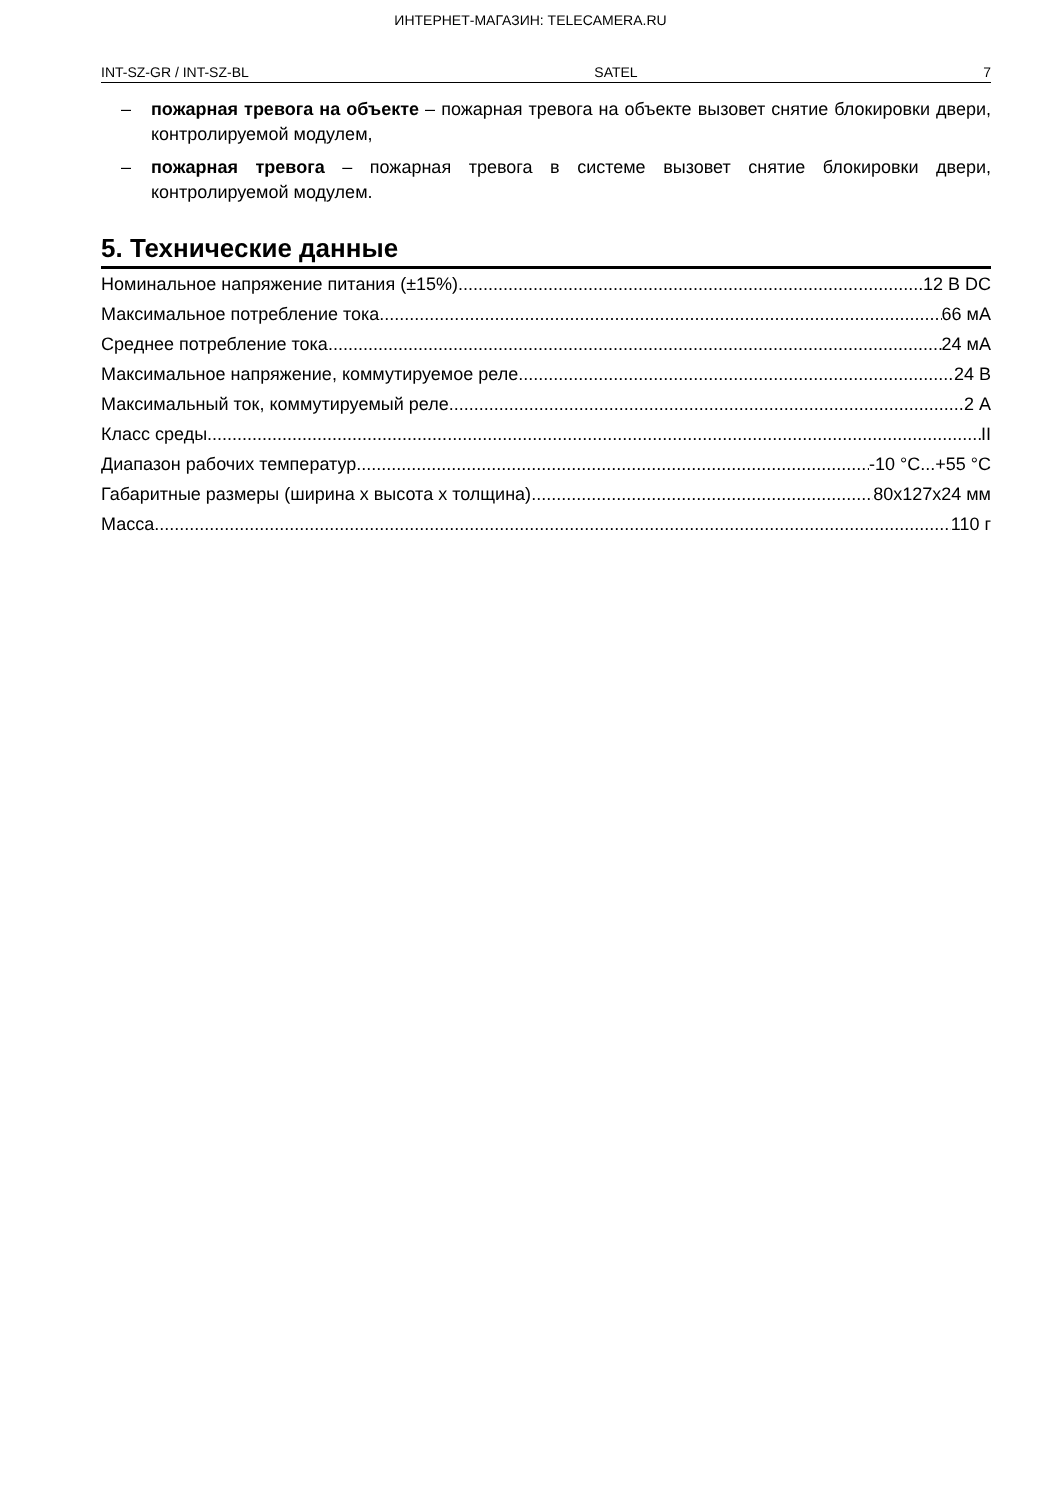ИНТЕРНЕТ-МАГАЗИН: TELECAMERA.RU
INT-SZ-GR / INT-SZ-BL SATEL 7
– пожарная тревога на объекте – пожарная тревога на объекте вызовет снятие блокировки двери, контролируемой модулем,
– пожарная тревога – пожарная тревога в системе вызовет снятие блокировки двери, контролируемой модулем.
5. Технические данные
Номинальное напряжение питания (±15%) 12 В DC
Максимальное потребление тока 66 мА
Среднее потребление тока 24 мА
Максимальное напряжение, коммутируемое реле 24 В
Максимальный ток, коммутируемый реле 2 А
Класс среды II
Диапазон рабочих температур -10 °C...+55 °C
Габаритные размеры (ширина x высота x толщина) 80x127x24 мм
Масса 110 г